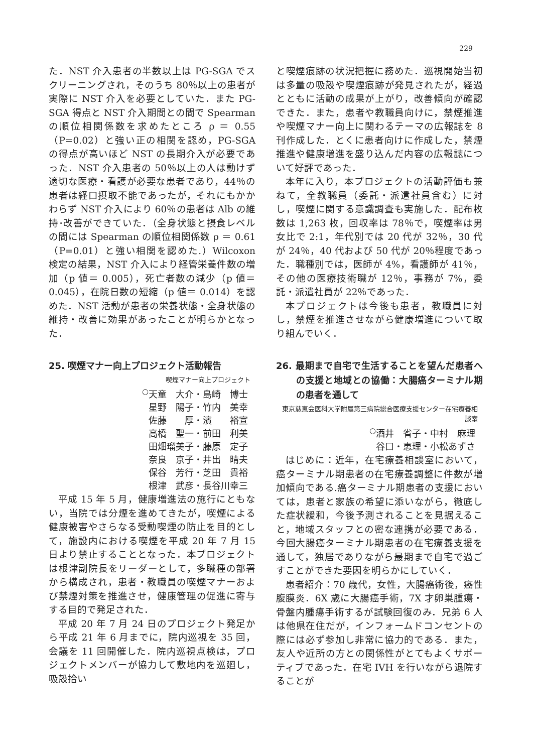229
た．NST 介入患者の半数以上は PG-SGA でスクリーニングされ，そのうち 80％以上の患者が実際に NST 介入を必要としていた．また PG-SGA 得点と NST 介入期間との間で Spearman の順位相関係数を求めたところ ρ ＝ 0.55（P=0.02）と強い正の相関を認め，PG-SGA の得点が高いほど NST の長期介入が必要であった．NST 介入患者の 50％以上の人は動けず適切な医療・看護が必要な患者であり，44％の患者は経口摂取不能であったが，それにもかかわらず NST 介入により 60％の患者は Alb の維持･改善ができていた．（全身状態と摂食レベルの間には Spearman の順位相関係数 ρ ＝ 0.61（P=0.01）と強い相関を認めた.）Wilcoxon 検定の結果，NST 介入により経管栄養件数の増加（p 値＝ 0.005），死亡者数の減少（p 値＝ 0.045），在院日数の短縮（p 値＝ 0.014）を認めた．NST 活動が患者の栄養状態・全身状態の維持・改善に効果があったことが明らかとなった．
25. 喫煙マナー向上プロジェクト活動報告
喫煙マナー向上プロジェクト
<sup>○</sup>天童　大介・島崎　博士
星野　陽子・竹内　美幸
佐藤　　厚・濱　　裕宣
高橋　聖一・前田　利美
田畑瑠美子・藤原　定子
奈良　京子・井出　晴夫
保谷　芳行・芝田　貴裕
根津　武彦・長谷川幸三
平成 15 年 5 月，健康増進法の施行にともない，当院では分煙を進めてきたが，喫煙による健康被害やさらなる受動喫煙の防止を目的として，施設内における喫煙を平成 20 年 7 月 15 日より禁止することとなった．本プロジェクトは根津副院長をリーダーとして，多職種の部署から構成され，患者・教職員の喫煙マナーおよび禁煙対策を推進させ，健康管理の促進に寄与する目的で発足された．
平成 20 年 7 月 24 日のプロジェクト発足から平成 21 年 6 月までに，院内巡視を 35 回，会議を 11 回開催した．院内巡視点検は，プロジェクトメンバーが協力して敷地内を巡廻し，吸殻拾い
と喫煙痕跡の状況把握に務めた．巡視開始当初は多量の吸殻や喫煙痕跡が発見されたが，経過とともに活動の成果が上がり，改善傾向が確認できた．また，患者や教職員向けに，禁煙推進や喫煙マナー向上に関わるテーマの広報誌を 8 刊作成した．とくに患者向けに作成した，禁煙推進や健康増進を盛り込んだ内容の広報誌について好評であった．
本年に入り，本プロジェクトの活動評価も兼ねて，全教職員（委託・派遣社員含む）に対し，喫煙に関する意識調査も実施した．配布枚数は 1,263 枚，回収率は 78％で，喫煙率は男女比で 2:1，年代別では 20 代が 32％，30 代が 24％，40 代および 50 代が 20％程度であった．職種別では，医師が 4%，看護師が 41％，その他の医療技術職が 12％，事務が 7%，委託・派遣社員が 22％であった．
本プロジェクトは今後も患者，教職員に対し，禁煙を推進させながら健康増進について取り組んでいく．
26. 最期まで自宅で生活することを望んだ患者への支援と地域との協働：大腸癌ターミナル期の患者を通して
東京慈恵会医科大学附属第三病院総合医療支援センター在宅療養相談室
<sup>○</sup>酒井　省子・中村　麻理
谷口・恵理・小松あずさ
はじめに：近年，在宅療養相談室において，癌ターミナル期患者の在宅療養調整に件数が増加傾向である.癌ターミナル期患者の支援においては，患者と家族の希望に添いながら，徹底した症状緩和，今後予測されることを見据えること，地域スタッフとの密な連携が必要である．今回大腸癌ターミナル期患者の在宅療養支援を通して，独居でありながら最期まで自宅で過ごすことができた要因を明らかにしていく．
患者紹介：70 歳代，女性，大腸癌術後，癌性腹膜炎．6X 歳に大腸癌手術，7X 才卵巣腫瘍・骨盤内腫瘍手術するが試験回復のみ．兄弟 6 人は他県在住だが，インフォームドコンセントの際には必ず参加し非常に協力的である．また，友人や近所の方との関係性がとてもよくサポーティブであった．在宅 IVH を行いながら退院することが